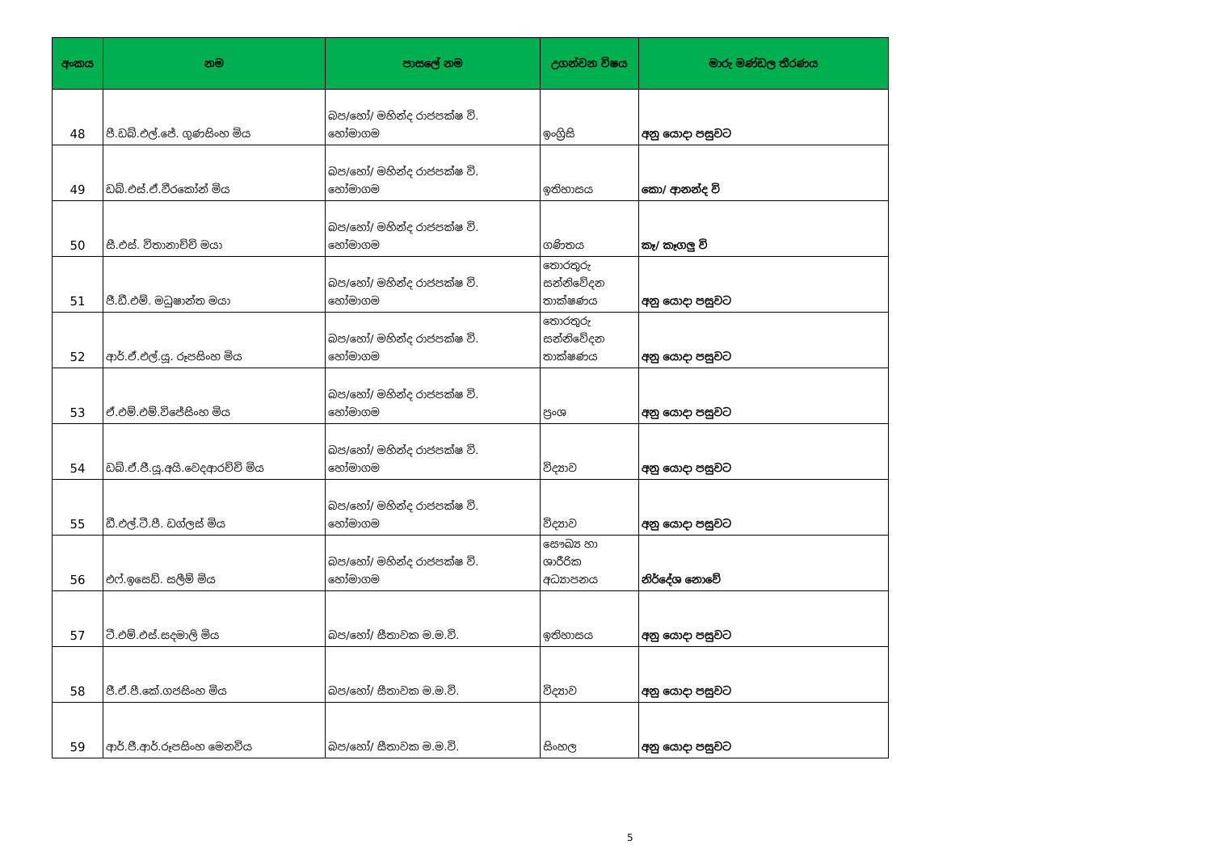| අංකය | නම | පාසලේ නම | උගන්වන විෂය | මාරු මණ්ඩල තීරණය |
| --- | --- | --- | --- | --- |
| 48 | පී.ඩබ්.එල්.ජේ. ගුණසිංහ මිය | බප/හෝ/ මහින්ද රාජපක්ෂ වි. හෝමාගම | ඉංග්‍රිසි | අනු යොදා පසුවට |
| 49 | ඩබ්.එස්.ඒ.වීරකෝන් මිය | බප/හෝ/ මහින්ද රාජපක්ෂ වි. හෝමාගම | ඉතිහාසය | කො/ ආනන්ද වි |
| 50 | සී.එස්. විතානාච්චි මයා | බප/හෝ/ මහින්ද රාජපක්ෂ වි. හෝමාගම | ගණිතය | කෑ/ කෑගලු වි |
| 51 | ජී.ඩී.එම්. මධුෂාන්ත මයා | බප/හෝ/ මහින්ද රාජපක්ෂ වි. හෝමාගම | තොරතුරු සන්නිවේදන තාක්ෂණය | අනු යොදා පසුවට |
| 52 | ආර්.ඒ.එල්.යූ. රූපසිංහ මිය | බප/හෝ/ මහින්ද රාජපක්ෂ වි. හෝමාගම | තොරතුරු සන්නිවේදන තාක්ෂණය | අනු යොදා පසුවට |
| 53 | ඒ.එම්.එම්.විජේසිංහ මිය | බප/හෝ/ මහින්ද රාජපක්ෂ වි. හෝමාගම | ප්‍රංශ | අනු යොදා පසුවට |
| 54 | ඩබ්.ඒ.ජී.යූ.අයි.වෙදආරච්චි මිය | බප/හෝ/ මහින්ද රාජපක්ෂ වි. හෝමාගම | විද්‍යාව | අනු යොදා පසුවට |
| 55 | ඩී.එල්.ටී.පී. ඩග්ලස් මිය | බප/හෝ/ මහින්ද රාජපක්ෂ වි. හෝමාගම | විද්‍යාව | අනු යොදා පසුවට |
| 56 | එෆ්.ඉසෙඩ්. සලීම් මිය | බප/හෝ/ මහින්ද රාජපක්ෂ වි. හෝමාගම | සෞඛ්‍ය හා ශාරීරික අධ්‍යාපනය | නිර්දේශ නොවේ |
| 57 | ටී.එම්.එස්.සදමාලි මිය | බප/හෝ/ සීතාවක ම.ම.වි. | ඉතිහාසය | අනු යොදා පසුවට |
| 58 | ජී.ඒ.පී.කේ.ගජසිංහ මිය | බප/හෝ/ සීතාවක ම.ම.වි. | විද්‍යාව | අනු යොදා පසුවට |
| 59 | ආර්.ජී.ආර්.රූපසිංහ මෙනවිය | බප/හෝ/ සීතාවක ම.ම.වි. | සිංහල | අනු යොදා පසුවට |
5